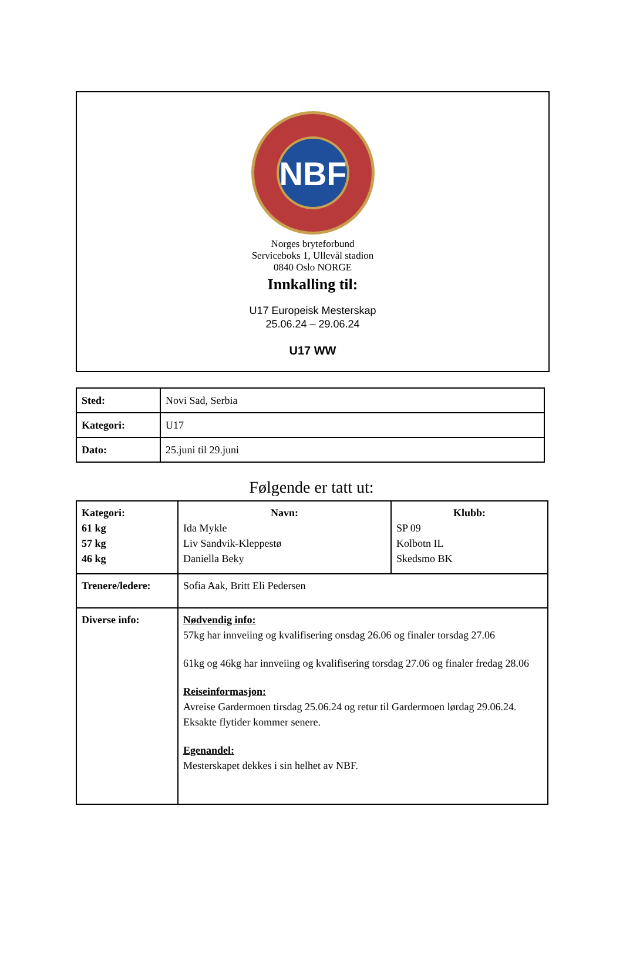NBF
Norges bryteforbund
Serviceboks 1, Ullevål stadion
0840 Oslo NORGE
Innkalling til:
U17 Europeisk Mesterskap
25.06.24 – 29.06.24
U17 WW
| Sted: | Novi Sad, Serbia |
| Kategori: | U17 |
| Dato: | 25.juni til 29.juni |
Følgende er tatt ut:
| Kategori: 61 kg 57 kg 46 kg | Navn: Ida Mykle Liv Sandvik-Kleppestø Daniella Beky | Klubb: SP 09 Kolbotn IL Skedsmo BK |
| Trenere/ledere: | Sofia Aak, Britt Eli Pedersen | |
| Diverse info: | Nødvendig info: 57kg har innveiing og kvalifisering onsdag 26.06 og finaler torsdag 27.06 61kg og 46kg har innveiing og kvalifisering torsdag 27.06 og finaler fredag 28.06 Reiseinformasjon: Avreise Gardermoen tirsdag 25.06.24 og retur til Gardermoen lørdag 29.06.24. Eksakte flytider kommer senere. Egenandel: Mesterskapet dekkes i sin helhet av NBF. | |